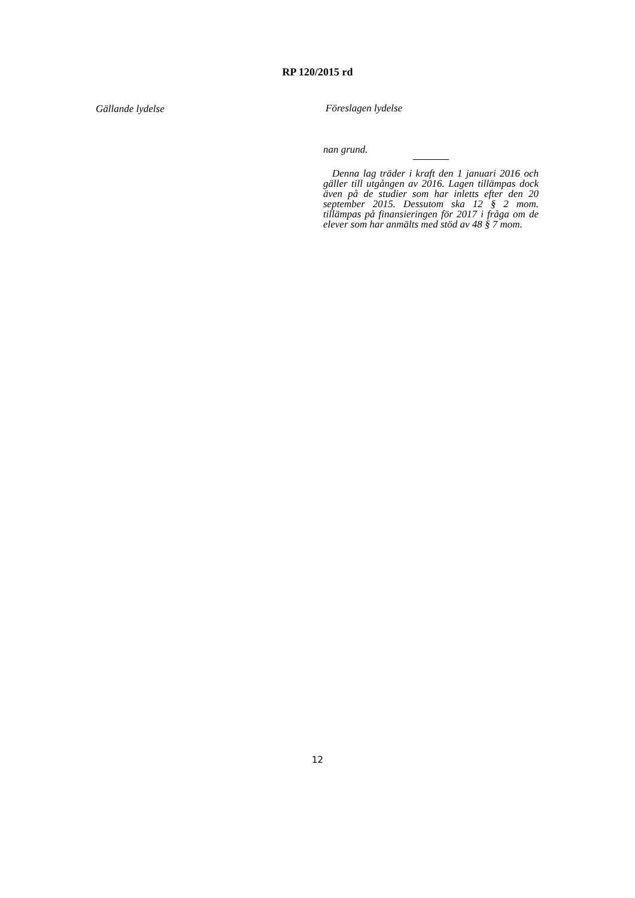RP 120/2015 rd
Gällande lydelse
Föreslagen lydelse
nan grund.
Denna lag träder i kraft den 1 januari 2016 och gäller till utgången av 2016. Lagen tillämpas dock även på de studier som har inletts efter den 20 september 2015. Dessutom ska 12 § 2 mom. tillämpas på finansieringen för 2017 i fråga om de elever som har anmälts med stöd av 48 § 7 mom.
12